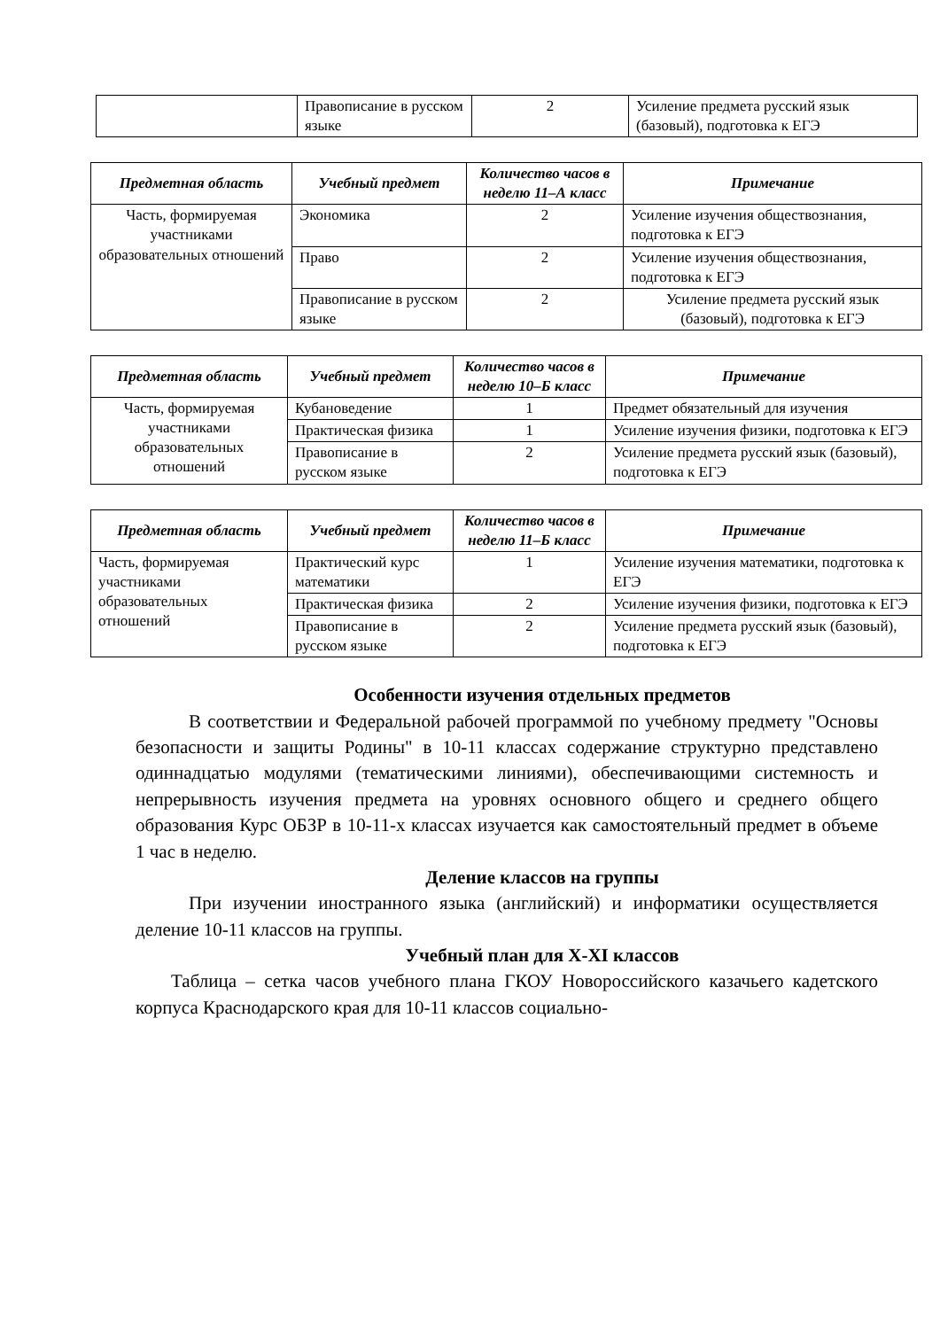| | Правописание в русском языке | 2 | Усиление предмета русский язык (базовый), подготовка к ЕГЭ |
| Предметная область | Учебный предмет | Количество часов в неделю 11–А класс | Примечание |
| --- | --- | --- | --- |
| Часть, формируемая участниками образовательных отношений | Экономика | 2 | Усиление изучения обществознания, подготовка к ЕГЭ |
| | Право | 2 | Усиление изучения обществознания, подготовка к ЕГЭ |
| | Правописание в русском языке | 2 | Усиление предмета русский язык (базовый), подготовка к ЕГЭ |
| Предметная область | Учебный предмет | Количество часов в неделю 10–Б класс | Примечание |
| --- | --- | --- | --- |
| Часть, формируемая участниками образовательных отношений | Кубановедение | 1 | Предмет обязательный для изучения |
| | Практическая физика | 1 | Усиление изучения физики, подготовка к ЕГЭ |
| | Правописание в русском языке | 2 | Усиление предмета русский язык (базовый), подготовка к ЕГЭ |
| Предметная область | Учебный предмет | Количество часов в неделю 11–Б класс | Примечание |
| --- | --- | --- | --- |
| Часть, формируемая участниками образовательных отношений | Практический курс математики | 1 | Усиление изучения математики, подготовка к ЕГЭ |
| | Практическая физика | 2 | Усиление изучения физики, подготовка к ЕГЭ |
| | Правописание в русском языке | 2 | Усиление предмета русский язык (базовый), подготовка к ЕГЭ |
Особенности изучения отдельных предметов
В соответствии и Федеральной рабочей программой по учебному предмету "Основы безопасности и защиты Родины" в 10-11 классах содержание структурно представлено одиннадцатью модулями (тематическими линиями), обеспечивающими системность и непрерывность изучения предмета на уровнях основного общего и среднего общего образования Курс ОБЗР в 10-11-х классах изучается как самостоятельный предмет в объеме 1 час в неделю.
Деление классов на группы
При изучении иностранного языка (английский) и информатики осуществляется деление 10-11 классов на группы.
Учебный план для X-XI классов
Таблица – сетка часов учебного плана ГКОУ Новороссийского казачьего кадетского корпуса Краснодарского края для 10-11 классов социально-